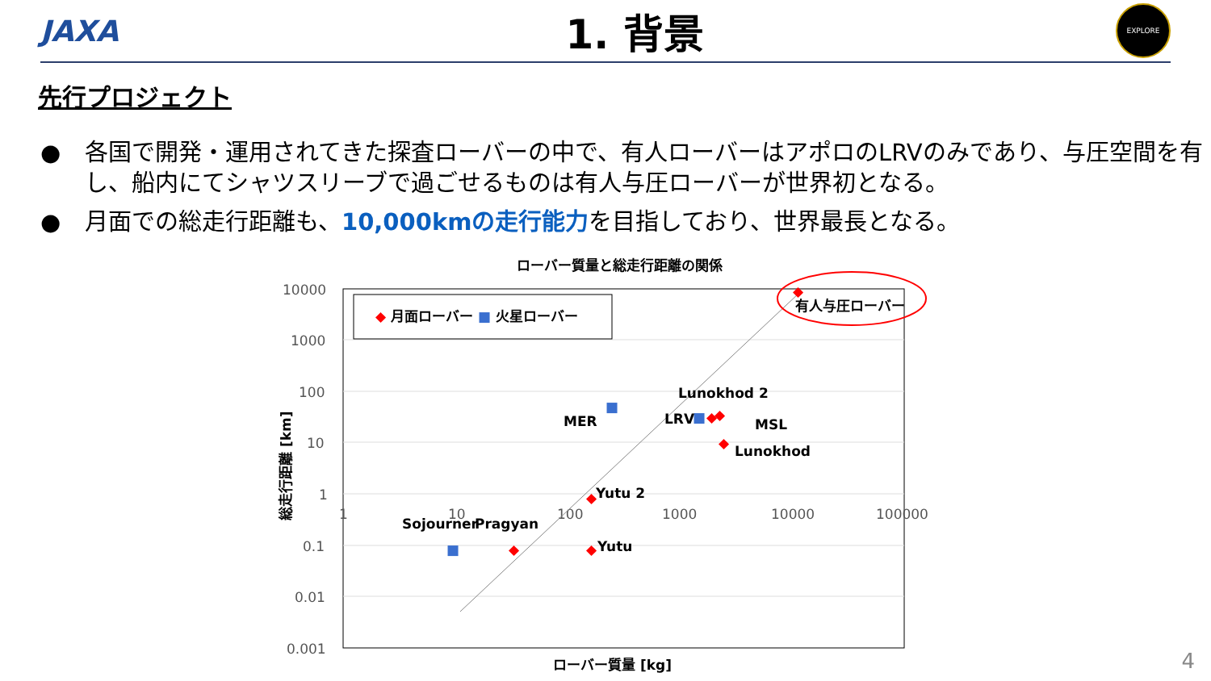JAXA
1. 背景
EXPLORE
先行プロジェクト
● 各国で開発・運用されてきた探査ローバーの中で、有人ローバーはアポロのLRVのみであり、与圧空間を有し、船内にてシャツスリーブで過ごせるものは有人与圧ローバーが世界初となる。
● 月面での総走行距離も、10,000kmの走行能力を目指しており、世界最長となる。
ローバー質量と総走行距離の関係
10000
1000
100
10
1
0.1
0.01
0.001
1
10
100
1000
10000
100000
◆ 月面ローバー ■ 火星ローバー
◆
◆
◆
◆
◆
◆
◆
■
■
■
有人与圧ローバー
Lunokhod 2
MER
LRV
MSL
Lunokhod
Yutu 2
Sojourner
Pragyan
Yutu
ローバー質量 [kg]
総走行距離 [km]
4